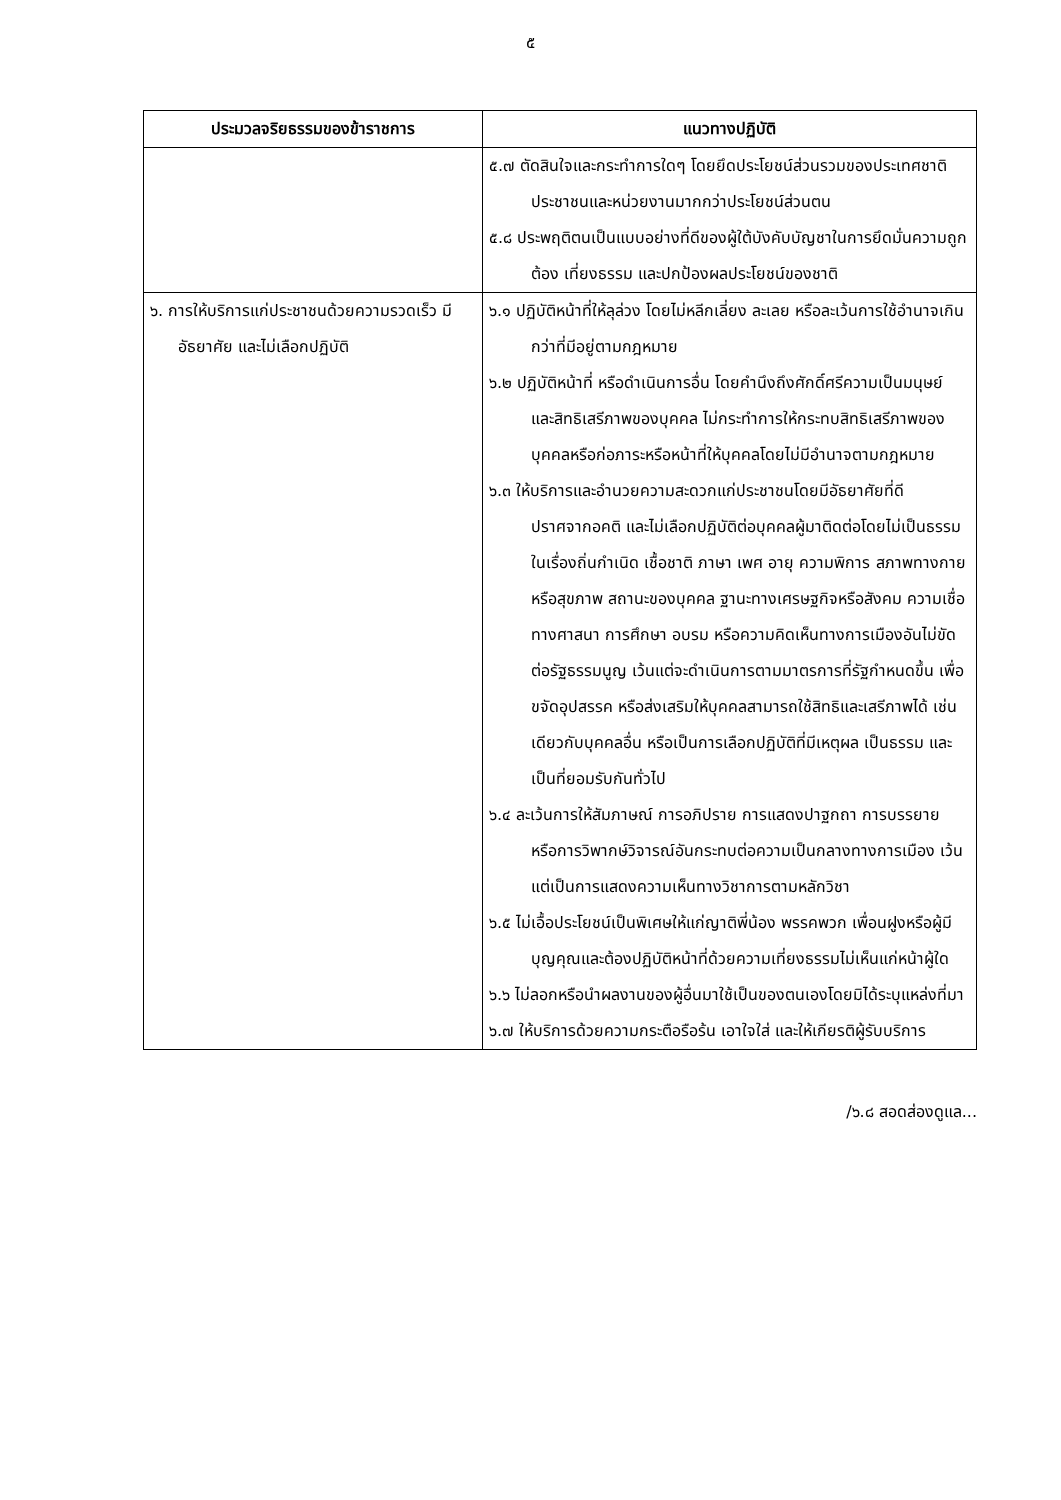๕
| ประมวลจริยธรรมของข้าราชการ | แนวทางปฏิบัติ |
| --- | --- |
| | ๕.๗ ตัดสินใจและกระทำการใดๆ โดยยึดประโยชน์ส่วนรวมของประเทศชาติ ประชาชนและหน่วยงานมากกว่าประโยชน์ส่วนตน ๕.๘ ประพฤติตนเป็นแบบอย่างที่ดีของผู้ใต้บังคับบัญชาในการยึดมั่นความถูกต้อง เที่ยงธรรม และปกป้องผลประโยชน์ของชาติ |
| ๖. การให้บริการแก่ประชาชนด้วยความรวดเร็ว มีอัธยาศัย และไม่เลือกปฏิบัติ | ๖.๑ ปฏิบัติหน้าที่ให้ลุล่วง โดยไม่หลีกเลี่ยง ละเลย หรือละเว้นการใช้อำนาจเกินกว่าที่มีอยู่ตามกฎหมาย ๖.๒ ปฏิบัติหน้าที่ หรือดำเนินการอื่น โดยคำนึงถึงศักดิ์ศรีความเป็นมนุษย์ และสิทธิเสรีภาพของบุคคล ไม่กระทำการให้กระทบสิทธิเสรีภาพของบุคคลหรือก่อภาระหรือหน้าที่ให้บุคคลโดยไม่มีอำนาจตามกฎหมาย ๖.๓ ให้บริการและอำนวยความสะดวกแก่ประชาชนโดยมีอัธยาศัยที่ดี ปราศจากอคติ และไม่เลือกปฏิบัติต่อบุคคลผู้มาติดต่อโดยไม่เป็นธรรมในเรื่องถิ่นกำเนิด เชื้อชาติ ภาษา เพศ อายุ ความพิการ สภาพทางกายหรือสุขภาพ สถานะของบุคคล ฐานะทางเศรษฐกิจหรือสังคม ความเชื่อทางศาสนา การศึกษา อบรม หรือความคิดเห็นทางการเมืองอันไม่ขัดต่อรัฐธรรมนูญ เว้นแต่จะดำเนินการตามมาตรการที่รัฐกำหนดขึ้น เพื่อขจัดอุปสรรค หรือส่งเสริมให้บุคคลสามารถใช้สิทธิและเสรีภาพได้ เช่นเดียวกับบุคคลอื่น หรือเป็นการเลือกปฏิบัติที่มีเหตุผล เป็นธรรม และเป็นที่ยอมรับกันทั่วไป ๖.๔ ละเว้นการให้สัมภาษณ์ การอภิปราย การแสดงปาฐกถา การบรรยาย หรือการวิพากษ์วิจารณ์อันกระทบต่อความเป็นกลางทางการเมือง เว้นแต่เป็นการแสดงความเห็นทางวิชาการตามหลักวิชา ๖.๕ ไม่เอื้อประโยชน์เป็นพิเศษให้แก่ญาติพี่น้อง พรรคพวก เพื่อนฝูงหรือผู้มีบุญคุณและต้องปฏิบัติหน้าที่ด้วยความเที่ยงธรรมไม่เห็นแก่หน้าผู้ใด ๖.๖ ไม่ลอกหรือนำผลงานของผู้อื่นมาใช้เป็นของตนเองโดยมิได้ระบุแหล่งที่มา ๖.๗ ให้บริการด้วยความกระตือรือร้น เอาใจใส่ และให้เกียรติผู้รับบริการ |
/๖.๘ สอดส่องดูแล...